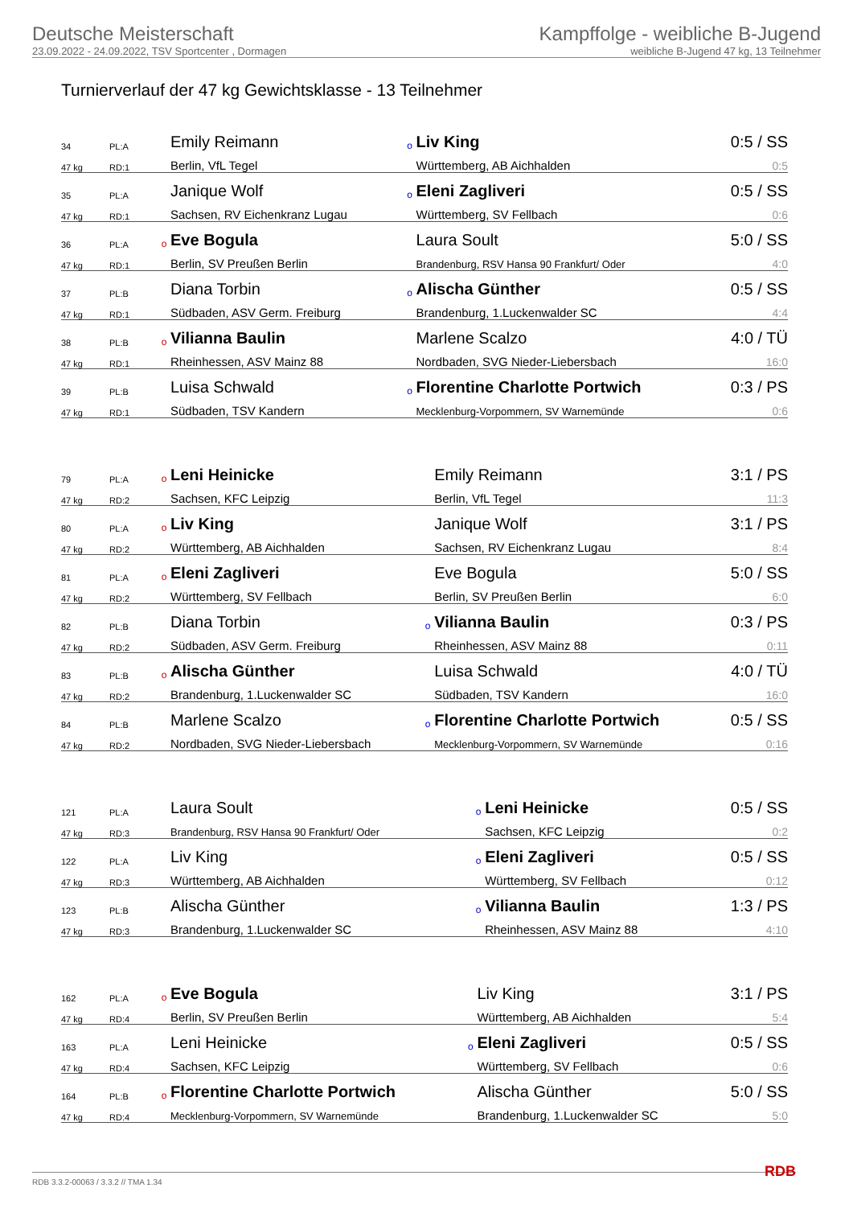Deutsche Meisterschaft
23.09.2022 - 24.09.2022, TSV Sportcenter , Dormagen
Kampffolge - weibliche B-Jugend
weibliche B-Jugend 47 kg, 13 Teilnehmer
Turnierverlauf der 47 kg Gewichtsklasse - 13 Teilnehmer
| 34 | PL:A | | Emily Reimann | o | Liv King | 0:5 / SS |
| 47 kg | RD:1 | | Berlin, VfL Tegel | | Württemberg, AB Aichhalden | 0:5 |
| 35 | PL:A | | Janique Wolf | o | Eleni Zagliveri | 0:5 / SS |
| 47 kg | RD:1 | | Sachsen, RV Eichenkranz Lugau | | Württemberg, SV Fellbach | 0:6 |
| 36 | PL:A | o | Eve Bogula | | Laura Soult | 5:0 / SS |
| 47 kg | RD:1 | | Berlin, SV Preußen Berlin | | Brandenburg, RSV Hansa 90 Frankfurt/ Oder | 4:0 |
| 37 | PL:B | | Diana Torbin | o | Alischa Günther | 0:5 / SS |
| 47 kg | RD:1 | | Südbaden, ASV Germ. Freiburg | | Brandenburg, 1.Luckenwalder SC | 4:4 |
| 38 | PL:B | o | Vilianna Baulin | | Marlene Scalzo | 4:0 / TÜ |
| 47 kg | RD:1 | | Rheinhessen, ASV Mainz 88 | | Nordbaden, SVG Nieder-Liebersbach | 16:0 |
| 39 | PL:B | | Luisa Schwald | o | Florentine Charlotte Portwich | 0:3 / PS |
| 47 kg | RD:1 | | Südbaden, TSV Kandern | | Mecklenburg-Vorpommern, SV Warnemünde | 0:6 |
| 79 | PL:A | o | Leni Heinicke | | Emily Reimann | 3:1 / PS |
| 47 kg | RD:2 | | Sachsen, KFC Leipzig | | Berlin, VfL Tegel | 11:3 |
| 80 | PL:A | o | Liv King | | Janique Wolf | 3:1 / PS |
| 47 kg | RD:2 | | Württemberg, AB Aichhalden | | Sachsen, RV Eichenkranz Lugau | 8:4 |
| 81 | PL:A | o | Eleni Zagliveri | | Eve Bogula | 5:0 / SS |
| 47 kg | RD:2 | | Württemberg, SV Fellbach | | Berlin, SV Preußen Berlin | 6:0 |
| 82 | PL:B | | Diana Torbin | o | Vilianna Baulin | 0:3 / PS |
| 47 kg | RD:2 | | Südbaden, ASV Germ. Freiburg | | Rheinhessen, ASV Mainz 88 | 0:11 |
| 83 | PL:B | o | Alischa Günther | | Luisa Schwald | 4:0 / TÜ |
| 47 kg | RD:2 | | Brandenburg, 1.Luckenwalder SC | | Südbaden, TSV Kandern | 16:0 |
| 84 | PL:B | | Marlene Scalzo | o | Florentine Charlotte Portwich | 0:5 / SS |
| 47 kg | RD:2 | | Nordbaden, SVG Nieder-Liebersbach | | Mecklenburg-Vorpommern, SV Warnemünde | 0:16 |
| 121 | PL:A | | Laura Soult | o | Leni Heinicke | 0:5 / SS |
| 47 kg | RD:3 | | Brandenburg, RSV Hansa 90 Frankfurt/ Oder | | Sachsen, KFC Leipzig | 0:2 |
| 122 | PL:A | | Liv King | o | Eleni Zagliveri | 0:5 / SS |
| 47 kg | RD:3 | | Württemberg, AB Aichhalden | | Württemberg, SV Fellbach | 0:12 |
| 123 | PL:B | | Alischa Günther | o | Vilianna Baulin | 1:3 / PS |
| 47 kg | RD:3 | | Brandenburg, 1.Luckenwalder SC | | Rheinhessen, ASV Mainz 88 | 4:10 |
| 162 | PL:A | o | Eve Bogula | | Liv King | 3:1 / PS |
| 47 kg | RD:4 | | Berlin, SV Preußen Berlin | | Württemberg, AB Aichhalden | 5:4 |
| 163 | PL:A | | Leni Heinicke | o | Eleni Zagliveri | 0:5 / SS |
| 47 kg | RD:4 | | Sachsen, KFC Leipzig | | Württemberg, SV Fellbach | 0:6 |
| 164 | PL:B | o | Florentine Charlotte Portwich | | Alischa Günther | 5:0 / SS |
| 47 kg | RD:4 | | Mecklenburg-Vorpommern, SV Warnemünde | | Brandenburg, 1.Luckenwalder SC | 5:0 |
RDB 3.3.2-00063 / 3.3.2 // TMA 1.34 RDB